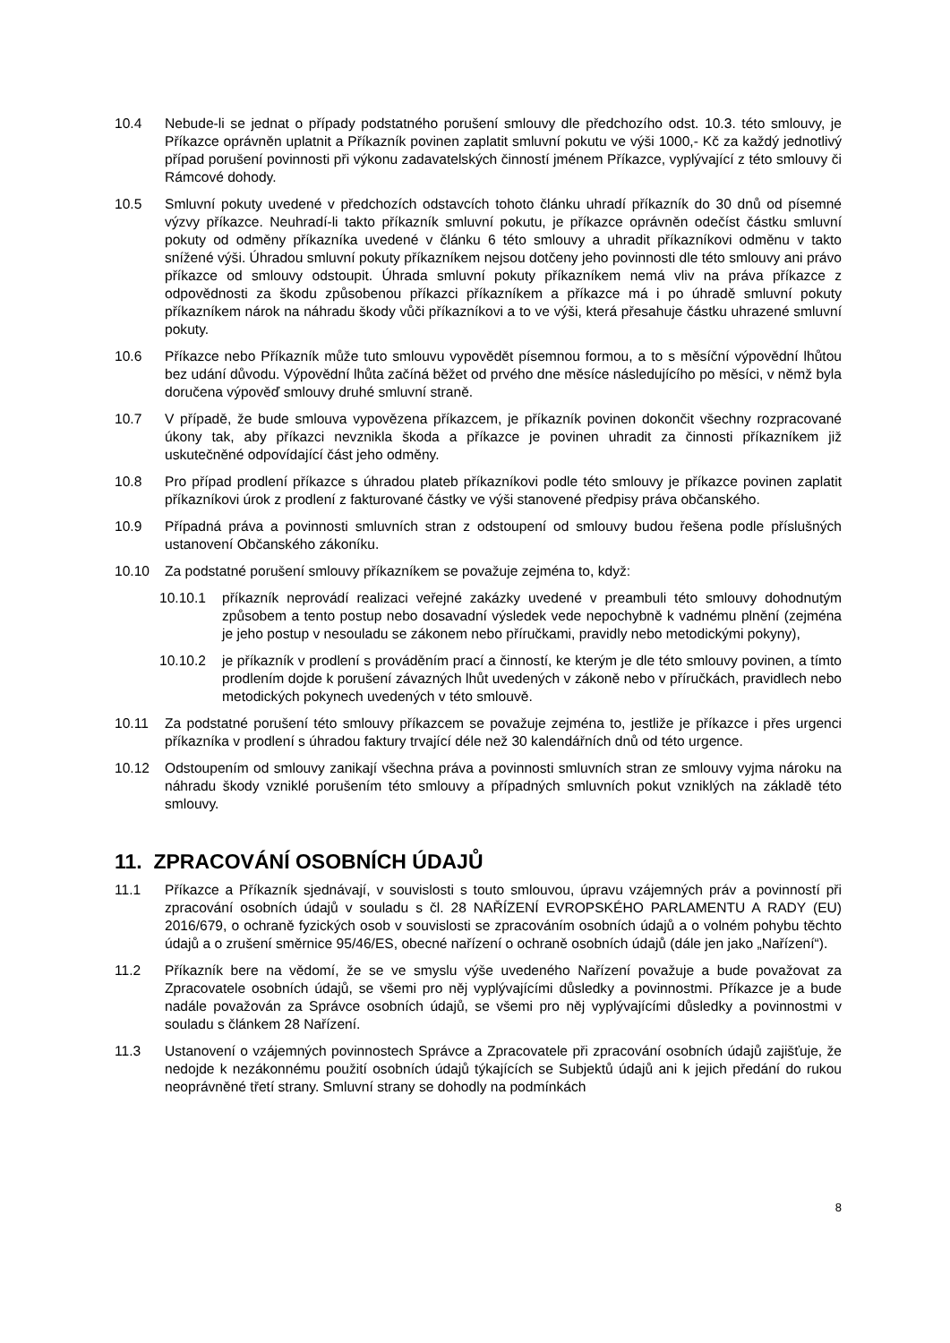10.4 Nebude-li se jednat o případy podstatného porušení smlouvy dle předchozího odst. 10.3. této smlouvy, je Příkazce oprávněn uplatnit a Příkazník povinen zaplatit smluvní pokutu ve výši 1000,- Kč za každý jednotlivý případ porušení povinnosti při výkonu zadavatelských činností jménem Příkazce, vyplývající z této smlouvy či Rámcové dohody.
10.5 Smluvní pokuty uvedené v předchozích odstavcích tohoto článku uhradí příkazník do 30 dnů od písemné výzvy příkazce. Neuhradí-li takto příkazník smluvní pokutu, je příkazce oprávněn odečíst částku smluvní pokuty od odměny příkazníka uvedené v článku 6 této smlouvy a uhradit příkazníkovi odměnu v takto snížené výši. Úhradou smluvní pokuty příkazníkem nejsou dotčeny jeho povinnosti dle této smlouvy ani právo příkazce od smlouvy odstoupit. Úhrada smluvní pokuty příkazníkem nemá vliv na práva příkazce z odpovědnosti za škodu způsobenou příkazci příkazníkem a příkazce má i po úhradě smluvní pokuty příkazníkem nárok na náhradu škody vůči příkazníkovi a to ve výši, která přesahuje částku uhrazené smluvní pokuty.
10.6 Příkazce nebo Příkazník může tuto smlouvu vypovědět písemnou formou, a to s měsíční výpovědní lhůtou bez udání důvodu. Výpovědní lhůta začíná běžet od prvého dne měsíce následujícího po měsíci, v němž byla doručena výpověď smlouvy druhé smluvní straně.
10.7 V případě, že bude smlouva vypovězena příkazcem, je příkazník povinen dokončit všechny rozpracované úkony tak, aby příkazci nevznikla škoda a příkazce je povinen uhradit za činnosti příkazníkem již uskutečněné odpovídající část jeho odměny.
10.8 Pro případ prodlení příkazce s úhradou plateb příkazníkovi podle této smlouvy je příkazce povinen zaplatit příkazníkovi úrok z prodlení z fakturované částky ve výši stanovené předpisy práva občanského.
10.9 Případná práva a povinnosti smluvních stran z odstoupení od smlouvy budou řešena podle příslušných ustanovení Občanského zákoníku.
10.10 Za podstatné porušení smlouvy příkazníkem se považuje zejména to, když:
10.10.1 příkazník neprovádí realizaci veřejné zakázky uvedené v preambuli této smlouvy dohodnutým způsobem a tento postup nebo dosavadní výsledek vede nepochybně k vadnému plnění (zejména je jeho postup v nesouladu se zákonem nebo příručkami, pravidly nebo metodickými pokyny),
10.10.2 je příkazník v prodlení s prováděním prací a činností, ke kterým je dle této smlouvy povinen, a tímto prodlením dojde k porušení závazných lhůt uvedených v zákoně nebo v příručkách, pravidlech nebo metodických pokynech uvedených v této smlouvě.
10.11 Za podstatné porušení této smlouvy příkazcem se považuje zejména to, jestliže je příkazce i přes urgenci příkazníka v prodlení s úhradou faktury trvající déle než 30 kalendářních dnů od této urgence.
10.12 Odstoupením od smlouvy zanikají všechna práva a povinnosti smluvních stran ze smlouvy vyjma nároku na náhradu škody vzniklé porušením této smlouvy a případných smluvních pokut vzniklých na základě této smlouvy.
11. ZPRACOVÁNÍ OSOBNÍCH ÚDAJŮ
11.1 Příkazce a Příkazník sjednávají, v souvislosti s touto smlouvou, úpravu vzájemných práv a povinností při zpracování osobních údajů v souladu s čl. 28 NAŘÍZENÍ EVROPSKÉHO PARLAMENTU A RADY (EU) 2016/679, o ochraně fyzických osob v souvislosti se zpracováním osobních údajů a o volném pohybu těchto údajů a o zrušení směrnice 95/46/ES, obecné nařízení o ochraně osobních údajů (dále jen jako „Nařízení“).
11.2 Příkazník bere na vědomí, že se ve smyslu výše uvedeného Nařízení považuje a bude považovat za Zpracovatele osobních údajů, se všemi pro něj vyplývajícími důsledky a povinnostmi. Příkazce je a bude nadále považován za Správce osobních údajů, se všemi pro něj vyplývajícími důsledky a povinnostmi v souladu s článkem 28 Nařízení.
11.3 Ustanovení o vzájemných povinnostech Správce a Zpracovatele při zpracování osobních údajů zajišťuje, že nedojde k nezákonnému použití osobních údajů týkajících se Subjektů údajů ani k jejich předání do rukou neoprávněné třetí strany. Smluvní strany se dohodly na podmínkách
8